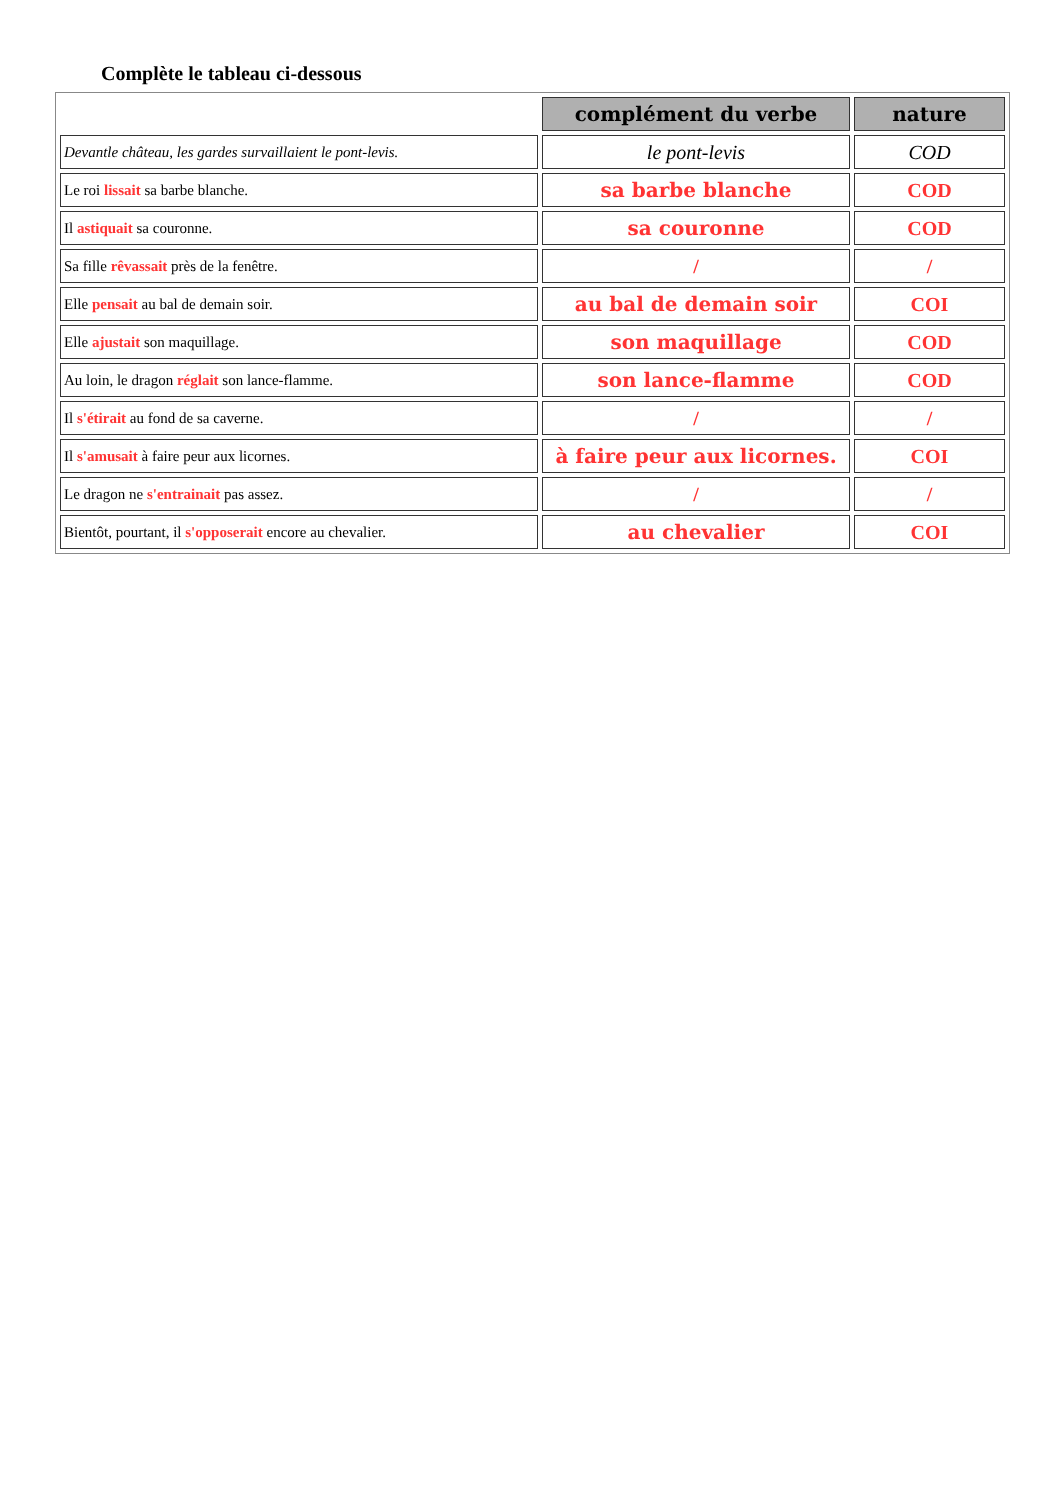Complète le tableau ci-dessous
| | complément du verbe | nature |
| Devantle château, les gardes survaillaient le pont-levis. | le pont-levis | COD |
| Le roi lissait sa barbe blanche. | sa barbe blanche | COD |
| Il astiquait sa couronne. | sa couronne | COD |
| Sa fille rêvassait près de la fenêtre. | / | / |
| Elle pensait au bal de demain soir. | au bal de demain soir | COI |
| Elle ajustait son maquillage. | son maquillage | COD |
| Au loin, le dragon réglait son lance-flamme. | son lance-flamme | COD |
| Il s'étirait au fond de sa caverne. | / | / |
| Il s'amusait à faire peur aux licornes. | à faire peur aux licornes. | COI |
| Le dragon ne s'entrainait pas assez. | / | / |
| Bientôt, pourtant, il s'opposerait encore au chevalier. | au chevalier | COI |